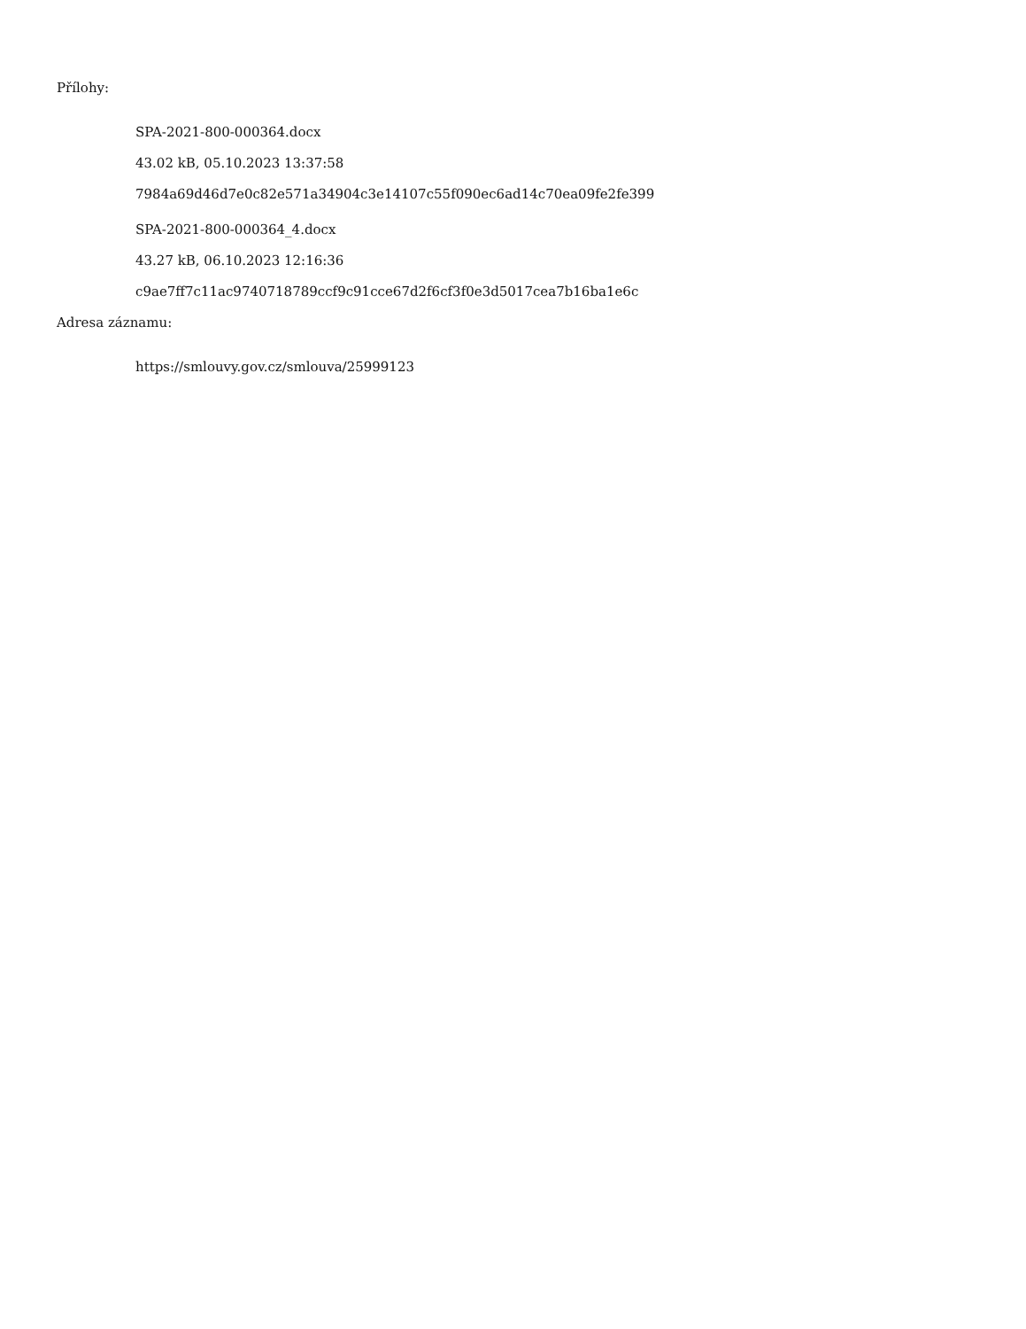Přílohy:
SPA-2021-800-000364.docx
43.02 kB, 05.10.2023 13:37:58
7984a69d46d7e0c82e571a34904c3e14107c55f090ec6ad14c70ea09fe2fe399
SPA-2021-800-000364_4.docx
43.27 kB, 06.10.2023 12:16:36
c9ae7ff7c11ac9740718789ccf9c91cce67d2f6cf3f0e3d5017cea7b16ba1e6c
Adresa záznamu:
https://smlouvy.gov.cz/smlouva/25999123